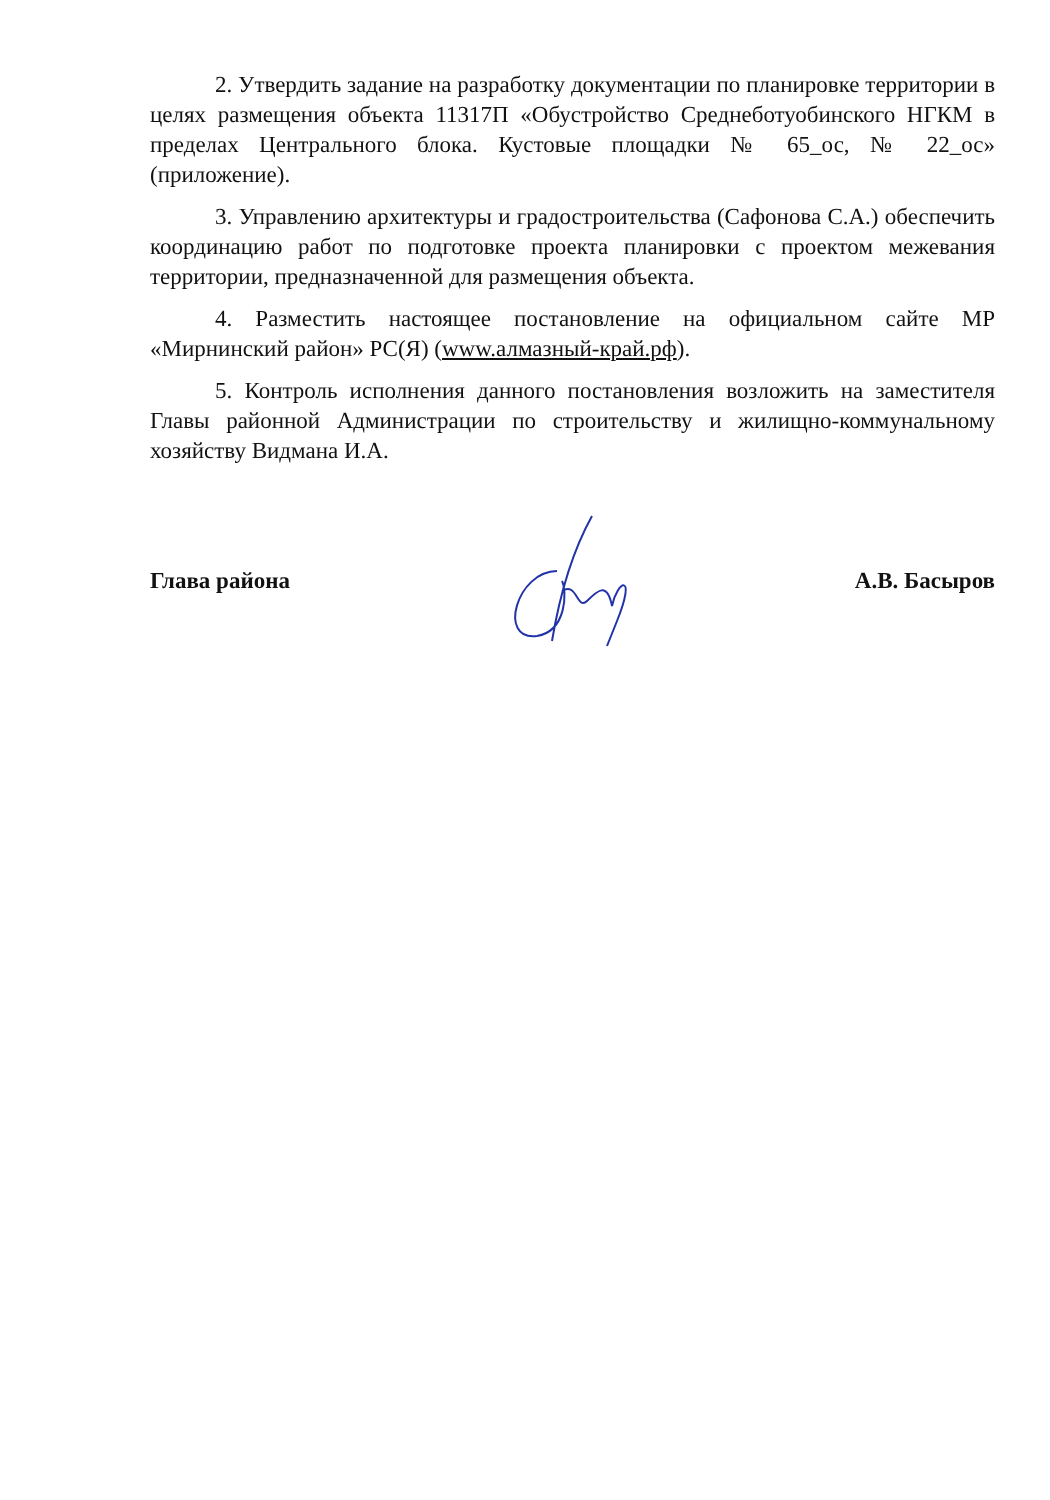2. Утвердить задание на разработку документации по планировке территории в целях размещения объекта 11317П «Обустройство Среднеботуобинского НГКМ в пределах Центрального блока. Кустовые площадки № 65_ос, № 22_ос» (приложение).
3. Управлению архитектуры и градостроительства (Сафонова С.А.) обеспечить координацию работ по подготовке проекта планировки с проектом межевания территории, предназначенной для размещения объекта.
4. Разместить настоящее постановление на официальном сайте МР «Мирнинский район» РС(Я) (www.алмазный-край.рф).
5. Контроль исполнения данного постановления возложить на заместителя Главы районной Администрации по строительству и жилищно-коммунальному хозяйству Видмана И.А.
Глава района А.В. Басыров